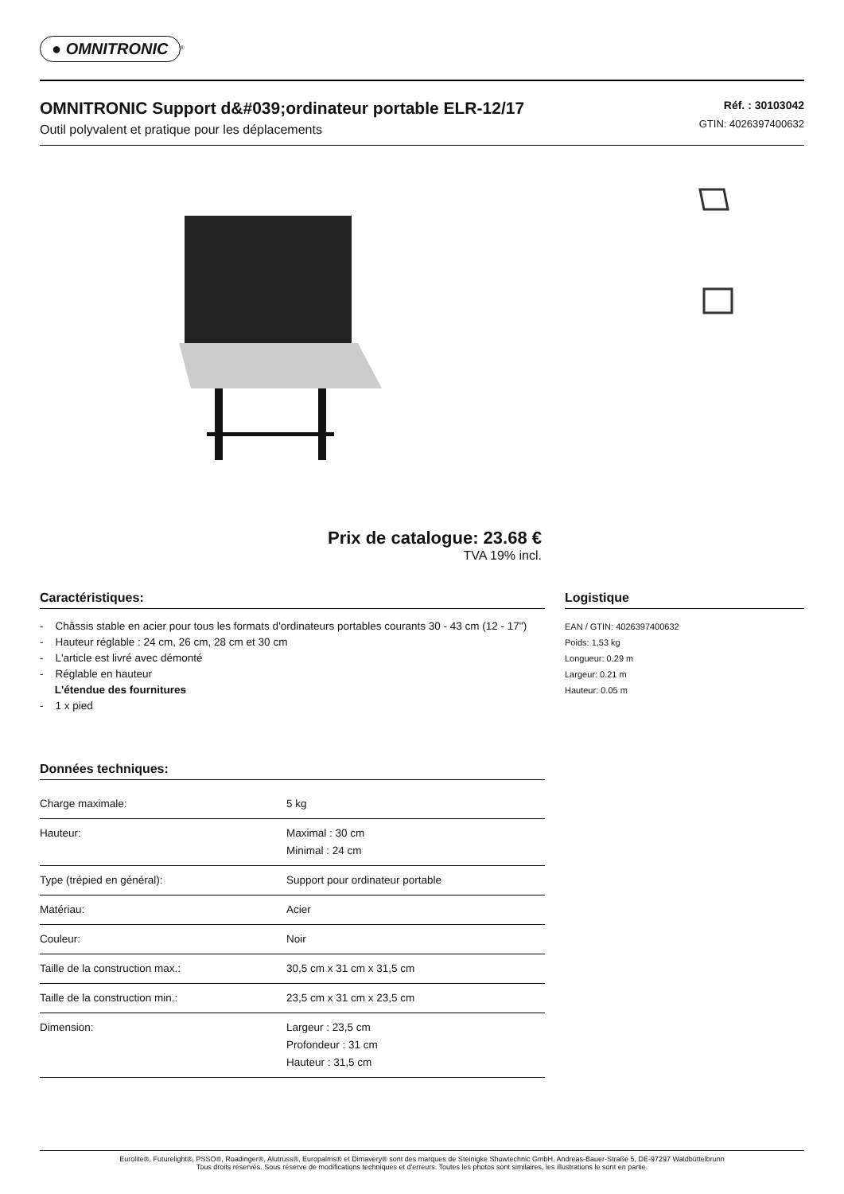● OMNITRONIC<sup>®</sup>
OMNITRONIC Support d&#039;ordinateur portable ELR-12/17
Outil polyvalent et pratique pour les déplacements
Réf. : 30103042
GTIN: 4026397400632
Prix de catalogue: 23.68 €
TVA 19% incl.
Caractéristiques:
- Châssis stable en acier pour tous les formats d'ordinateurs portables courants 30 - 43 cm (12 - 17")
- Hauteur réglable : 24 cm, 26 cm, 28 cm et 30 cm
- L'article est livré avec démonté
- Réglable en hauteur
L'étendue des fournitures
- 1 x pied
Données techniques:
| Charge maximale: | 5 kg |
| Hauteur: | Maximal : 30 cm Minimal : 24 cm |
| Type (trépied en général): | Support pour ordinateur portable |
| Matériau: | Acier |
| Couleur: | Noir |
| Taille de la construction max.: | 30,5 cm x 31 cm x 31,5 cm |
| Taille de la construction min.: | 23,5 cm x 31 cm x 23,5 cm |
| Dimension: | Largeur : 23,5 cm Profondeur : 31 cm Hauteur : 31,5 cm |
Logistique
EAN / GTIN: 4026397400632
Poids: 1,53 kg
Longueur: 0.29 m
Largeur: 0.21 m
Hauteur: 0.05 m
Eurolite®, Futurelight®, PSSO®, Roadinger®, Alutruss®, Europalms® et Dimavery® sont des marques de Steinigke Showtechnic GmbH, Andreas-Bauer-Straße 5, DE-97297 Waldbüttelbrunn
Tous droits réservés. Sous réserve de modifications techniques et d'erreurs. Toutes les photos sont similaires, les illustrations le sont en partie.